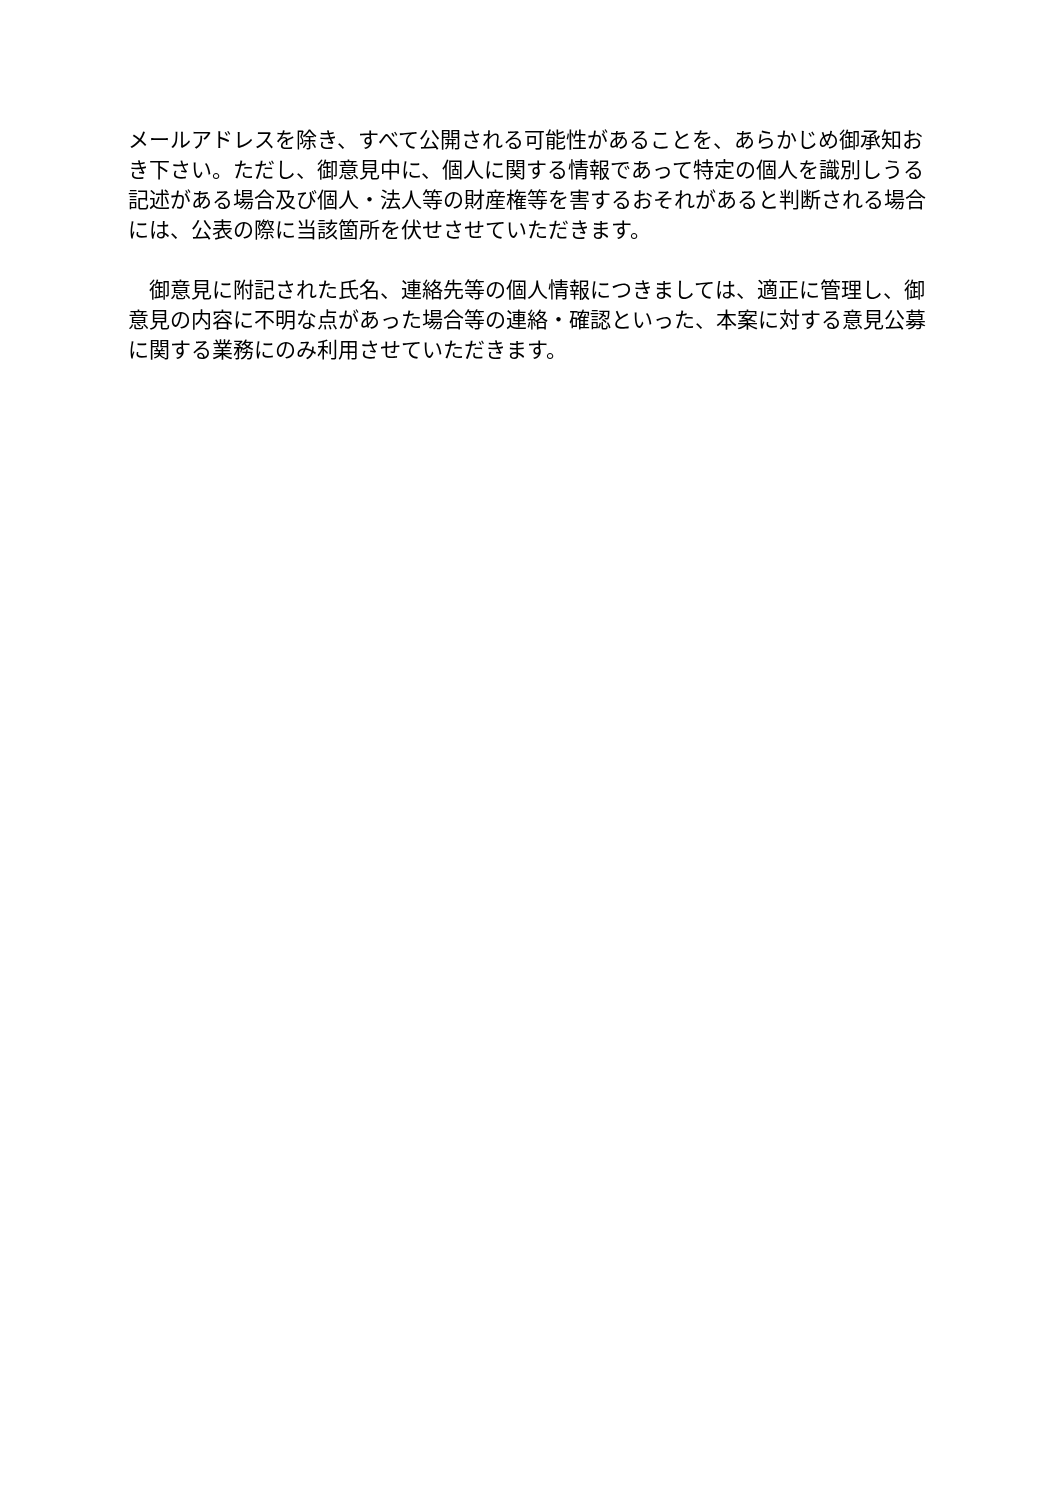メールアドレスを除き、すべて公開される可能性があることを、あらかじめ御承知おき下さい。ただし、御意見中に、個人に関する情報であって特定の個人を識別しうる記述がある場合及び個人・法人等の財産権等を害するおそれがあると判断される場合には、公表の際に当該箇所を伏せさせていただきます。
　御意見に附記された氏名、連絡先等の個人情報につきましては、適正に管理し、御意見の内容に不明な点があった場合等の連絡・確認といった、本案に対する意見公募に関する業務にのみ利用させていただきます。